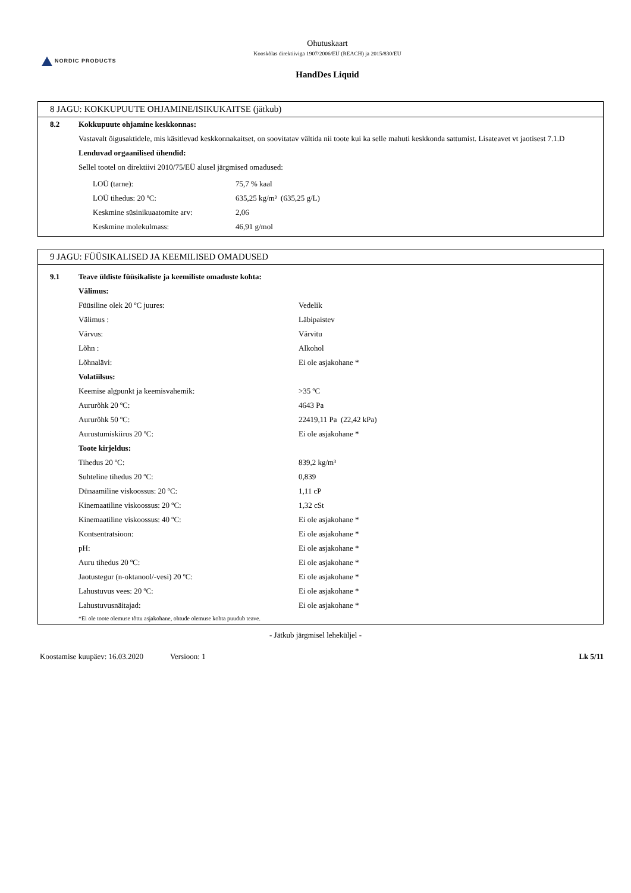NORDIC PRODUCTS
Ohutuskaart
Kooskõlas direktiiviga 1907/2006/EÜ (REACH) ja 2015/830/EU
HandDes Liquid
8 JAGU: KOKKUPUUTE OHJAMINE/ISIKUKAITSE (jätkub)
| 8.2 | Kokkupuute ohjamine keskkonnas: |
| | Vastavalt õigusaktidele, mis käsitlevad keskkonnakaitset, on soovitatav vältida nii toote kui ka selle mahuti keskkonda sattumist. Lisateavet vt jaotisest 7.1.D |
| | Lenduvad orgaanilised ühendid: |
| | Sellel tootel on direktiivi 2010/75/EÜ alusel järgmised omadused: |
| | / LOÜ (tarne): / 75,7 % kaal / / LOÜ tihedus: 20 ºC: / 635,25 kg/m³ (635,25 g/L) / / Keskmine süsinikuaatomite arv: / 2,06 / / Keskmine molekulmass: / 46,91 g/mol / |
9 JAGU: FÜÜSIKALISED JA KEEMILISED OMADUSED
| 9.1 | Teave üldiste füüsikaliste ja keemiliste omaduste kohta: | |
| | Välimus: | |
| | Füüsiline olek 20 ºC juures: | Vedelik |
| | Välimus : | Läbipaistev |
| | Värvus: | Värvitu |
| | Lõhn : | Alkohol |
| | Lõhnalävi: | Ei ole asjakohane * |
| | Volatiilsus: | |
| | Keemise algpunkt ja keemisvahemik: | >35 ºC |
| | Aururõhk 20 ºC: | 4643 Pa |
| | Aururõhk 50 ºC: | 22419,11 Pa (22,42 kPa) |
| | Aurustumiskiirus 20 ºC: | Ei ole asjakohane * |
| | Toote kirjeldus: | |
| | Tihedus 20 ºC: | 839,2 kg/m³ |
| | Suhteline tihedus 20 ºC: | 0,839 |
| | Dünaamiline viskoossus: 20 ºC: | 1,11 cP |
| | Kinemaatiline viskoossus: 20 ºC: | 1,32 cSt |
| | Kinemaatiline viskoossus: 40 ºC: | Ei ole asjakohane * |
| | Kontsentratsioon: | Ei ole asjakohane * |
| | pH: | Ei ole asjakohane * |
| | Auru tihedus 20 ºC: | Ei ole asjakohane * |
| | Jaotustegur (n-oktanool/-vesi) 20 ºC: | Ei ole asjakohane * |
| | Lahustuvus vees: 20 ºC: | Ei ole asjakohane * |
| | Lahustuvusnäitajad: | Ei ole asjakohane * |
| | *Ei ole toote olemuse tõttu asjakohane, ohtude olemuse kohta puudub teave. | |
- Jätkub järgmisel leheküljel -
Koostamise kuupäev: 16.03.2020 Versioon: 1 Lk 5/11